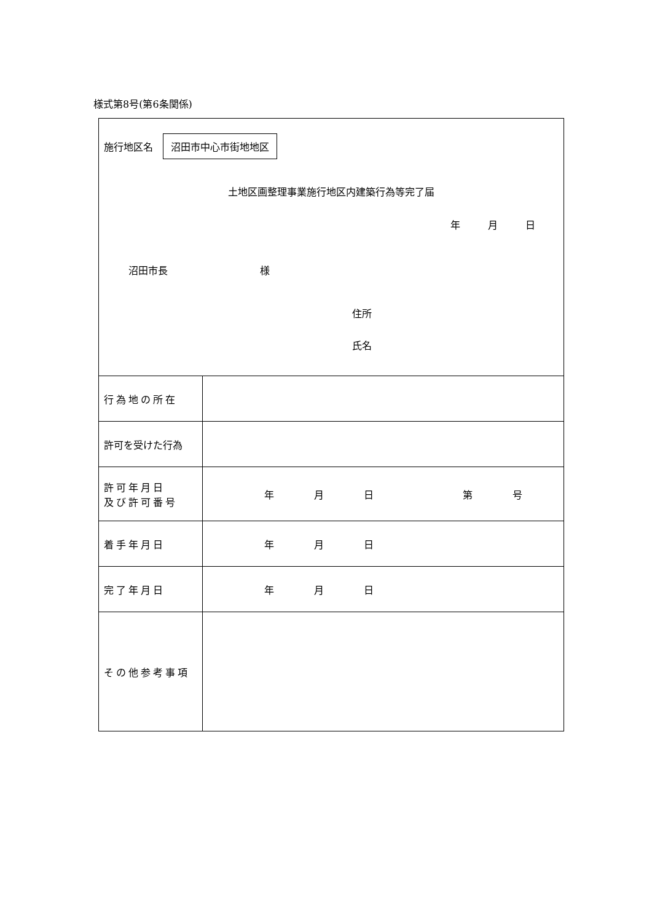様式第8号(第6条関係)
| 施行地区名 沼田市中心市街地地区 土地区画整理事業施行地区内建築行為等完了届 年 月 日 沼田市長 様 住所 氏名 | |
| 行為地の所在 | |
| 許可を受けた行為 | |
| 許可年月日 及び許可番号 | 年 月 日 第 号 |
| 着手年月日 | 年 月 日 |
| 完了年月日 | 年 月 日 |
| その他参考事項 | |